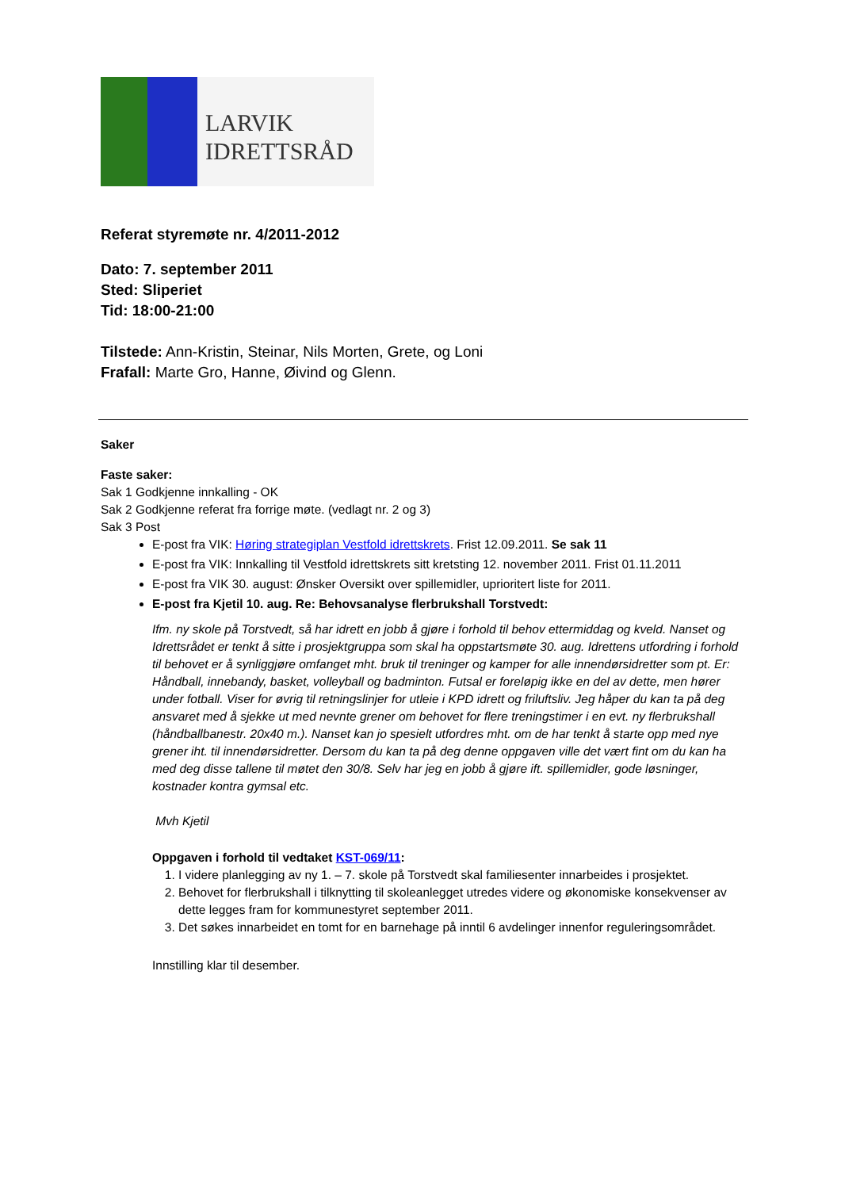LARVIK
IDRETTSRÅD
Referat styremøte nr. 4/2011-2012
Dato: 7. september 2011
Sted: Sliperiet
Tid: 18:00-21:00
Tilstede: Ann-Kristin, Steinar, Nils Morten, Grete, og Loni
Frafall: Marte Gro, Hanne, Øivind og Glenn.
Saker
Faste saker:
Sak 1 Godkjenne innkalling - OK
Sak 2 Godkjenne referat fra forrige møte. (vedlagt nr. 2 og 3)
Sak 3 Post
E-post fra VIK: Høring strategiplan Vestfold idrettskrets. Frist 12.09.2011. Se sak 11
E-post fra VIK: Innkalling til Vestfold idrettskrets sitt kretsting 12. november 2011. Frist 01.11.2011
E-post fra VIK 30. august: Ønsker Oversikt over spillemidler, uprioritert liste for 2011.
E-post fra Kjetil 10. aug. Re: Behovsanalyse flerbrukshall Torstvedt:
Ifm. ny skole på Torstvedt, så har idrett en jobb å gjøre i forhold til behov ettermiddag og kveld. Nanset og Idrettsrådet er tenkt å sitte i prosjektgruppa som skal ha oppstartsmøte 30. aug. Idrettens utfordring i forhold til behovet er å synliggjøre omfanget mht. bruk til treninger og kamper for alle innendørsidretter som pt. Er: Håndball, innebandy, basket, volleyball og badminton. Futsal er foreløpig ikke en del av dette, men hører under fotball. Viser for øvrig til retningslinjer for utleie i KPD idrett og friluftsliv. Jeg håper du kan ta på deg ansvaret med å sjekke ut med nevnte grener om behovet for flere treningstimer i en evt. ny flerbrukshall (håndballbanestr. 20x40 m.). Nanset kan jo spesielt utfordres mht. om de har tenkt å starte opp med nye grener iht. til innendørsidretter. Dersom du kan ta på deg denne oppgaven ville det vært fint om du kan ha med deg disse tallene til møtet den 30/8. Selv har jeg en jobb å gjøre ift. spillemidler, gode løsninger, kostnader kontra gymsal etc.
Mvh Kjetil
Oppgaven i forhold til vedtaket KST-069/11:
1. I videre planlegging av ny 1. – 7. skole på Torstvedt skal familiesenter innarbeides i prosjektet.
2. Behovet for flerbrukshall i tilknytting til skoleanlegget utredes videre og økonomiske konsekvenser av dette legges fram for kommunestyret september 2011.
3. Det søkes innarbeidet en tomt for en barnehage på inntil 6 avdelinger innenfor reguleringsområdet.
Innstilling klar til desember.